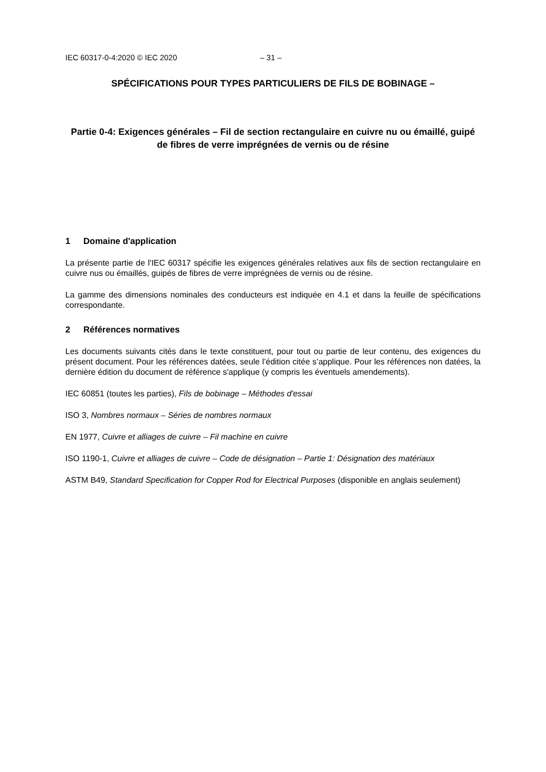IEC 60317-0-4:2020 © IEC 2020 – 31 –
SPÉCIFICATIONS POUR TYPES PARTICULIERS DE FILS DE BOBINAGE –
Partie 0-4: Exigences générales – Fil de section rectangulaire en cuivre nu ou émaillé, guipé de fibres de verre imprégnées de vernis ou de résine
1 Domaine d'application
La présente partie de l'IEC 60317 spécifie les exigences générales relatives aux fils de section rectangulaire en cuivre nus ou émaillés, guipés de fibres de verre imprégnées de vernis ou de résine.
La gamme des dimensions nominales des conducteurs est indiquée en 4.1 et dans la feuille de spécifications correspondante.
2 Références normatives
Les documents suivants cités dans le texte constituent, pour tout ou partie de leur contenu, des exigences du présent document. Pour les références datées, seule l’édition citée s’applique. Pour les références non datées, la dernière édition du document de référence s'applique (y compris les éventuels amendements).
IEC 60851 (toutes les parties), Fils de bobinage – Méthodes d'essai
ISO 3, Nombres normaux – Séries de nombres normaux
EN 1977, Cuivre et alliages de cuivre – Fil machine en cuivre
ISO 1190-1, Cuivre et alliages de cuivre – Code de désignation – Partie 1: Désignation des matériaux
ASTM B49, Standard Specification for Copper Rod for Electrical Purposes (disponible en anglais seulement)